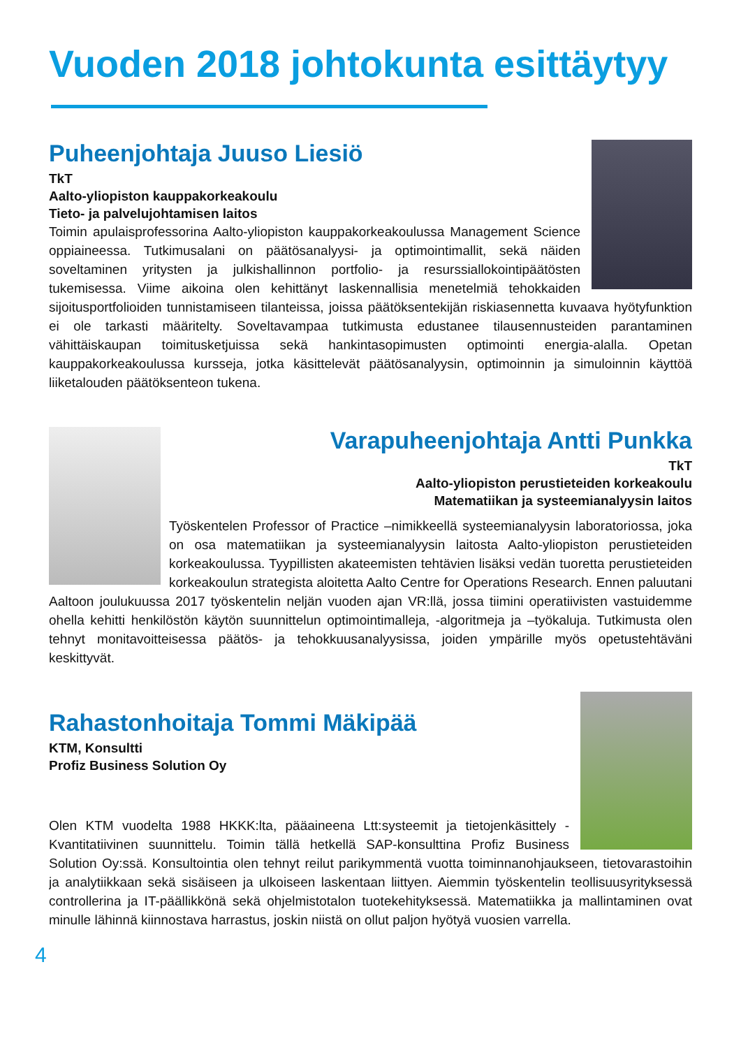Vuoden 2018 johtokunta esittäytyy
Puheenjohtaja Juuso Liesiö
TkT
Aalto-yliopiston kauppakorkeakoulu
Tieto- ja palvelujohtamisen laitos
Toimin apulaisprofessorina Aalto-yliopiston kauppakorkeakoulussa Management Science oppiaineessa. Tutkimusalani on päätösanalyysi- ja optimointimallit, sekä näiden soveltaminen yritysten ja julkishallinnon portfolio- ja resurssiallokointipäätösten tukemisessa. Viime aikoina olen kehittänyt laskennallisia menetelmiä tehokkaiden sijoitusportfolioiden tunnistamiseen tilanteissa, joissa päätöksentekijän riskiasennetta kuvaava hyötyfunktion ei ole tarkasti määritelty. Soveltavampaa tutkimusta edustanee tilausennusteiden parantaminen vähittäiskaupan toimitusketjuissa sekä hankintasopimusten optimointi energia-alalla. Opetan kauppakorkeakoulussa kursseja, jotka käsittelevät päätösanalyysin, optimoinnin ja simuloinnin käyttöä liiketalouden päätöksenteon tukena.
Varapuheenjohtaja Antti Punkka
TkT
Aalto-yliopiston perustieteiden korkeakoulu
Matematiikan ja systeemianalyysin laitos
Työskentelen Professor of Practice –nimikkeellä systeemianalyysin laboratoriossa, joka on osa matematiikan ja systeemianalyysin laitosta Aalto-yliopiston perustieteiden korkeakoulussa. Tyypillisten akateemisten tehtävien lisäksi vedän tuoretta perustieteiden korkeakoulun strategista aloitetta Aalto Centre for Operations Research. Ennen paluutani Aaltoon joulukuussa 2017 työskentelin neljän vuoden ajan VR:llä, jossa tiimini operatiivisten vastuidemme ohella kehitti henkilöstön käytön suunnittelun optimointimalleja, -algoritmeja ja –työkaluja. Tutkimusta olen tehnyt monitavoitteisessa päätös- ja tehokkuusanalyysissa, joiden ympärille myös opetustehtäväni keskittyvät.
Rahastonhoitaja Tommi Mäkipää
KTM, Konsultti
Profiz Business Solution Oy
Olen KTM vuodelta 1988 HKKK:lta, pääaineena Ltt:systeemit ja tietojenkäsittely - Kvantitatiivinen suunnittelu. Toimin tällä hetkellä SAP-konsulttina Profiz Business Solution Oy:ssä. Konsultointia olen tehnyt reilut parikymmentä vuotta toiminnanohjaukseen, tietovarastoihin ja analytiikkaan sekä sisäiseen ja ulkoiseen laskentaan liittyen. Aiemmin työskentelin teollisuusyrityksessä controllerina ja IT-päällikkönä sekä ohjelmistotalon tuotekehityksessä. Matematiikka ja mallintaminen ovat minulle lähinnä kiinnostava harrastus, joskin niistä on ollut paljon hyötyä vuosien varrella.
4